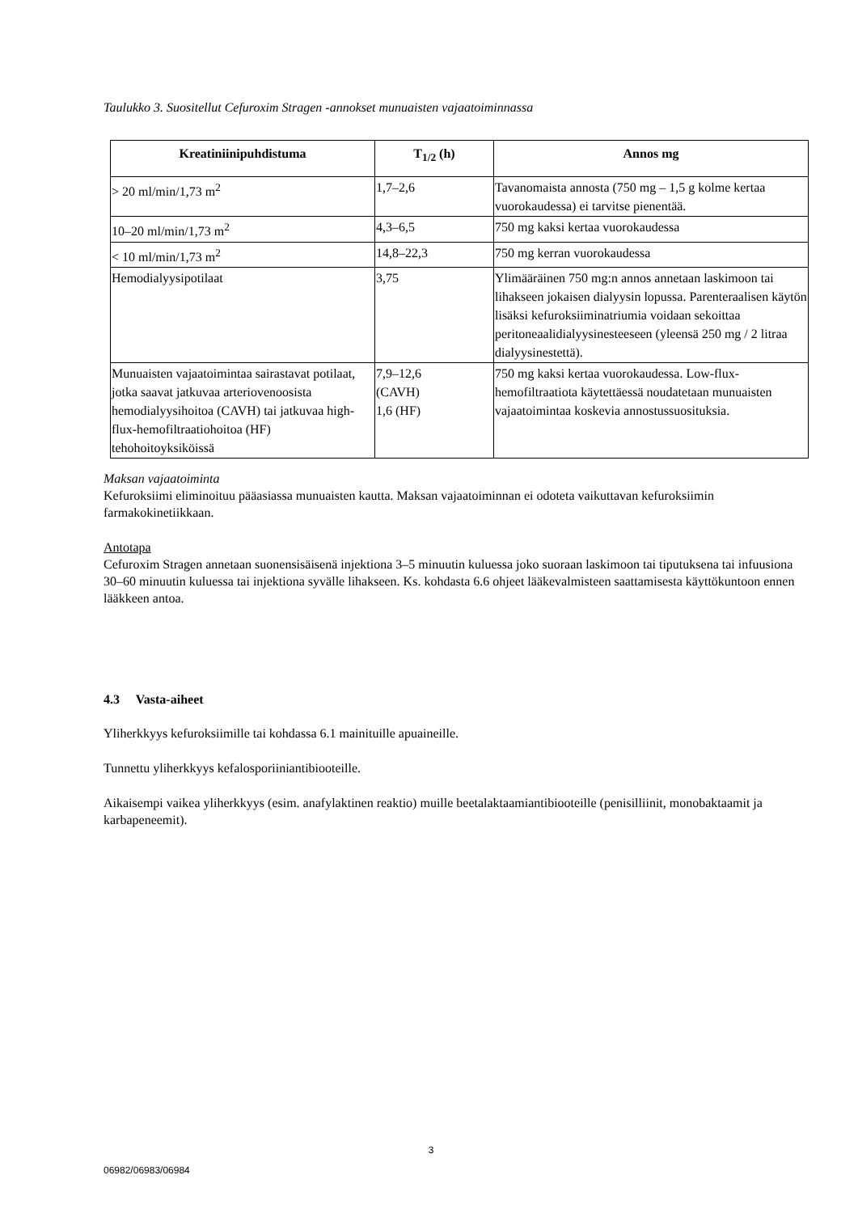Taulukko 3. Suositellut Cefuroxim Stragen -annokset munuaisten vajaatoiminnassa
| Kreatiniinipuhdistuma | T<sub>1/2</sub> (h) | Annos mg |
| --- | --- | --- |
| > 20 ml/min/1,73 m<sup>2</sup> | 1,7–2,6 | Tavanomaista annosta (750 mg – 1,5 g kolme kertaa vuorokaudessa) ei tarvitse pienentää. |
| 10–20 ml/min/1,73 m<sup>2</sup> | 4,3–6,5 | 750 mg kaksi kertaa vuorokaudessa |
| < 10 ml/min/1,73 m<sup>2</sup> | 14,8–22,3 | 750 mg kerran vuorokaudessa |
| Hemodialyysipotilaat | 3,75 | Ylimääräinen 750 mg:n annos annetaan laskimoon tai lihakseen jokaisen dialyysin lopussa. Parenteraalisen käytön lisäksi kefuroksiiminatriumia voidaan sekoittaa peritoneaalidialyysinesteeseen (yleensä 250 mg / 2 litraa dialyysinestettä). |
| Munuaisten vajaatoimintaa sairastavat potilaat, jotka saavat jatkuvaa arteriovenoosista hemodialyysihoitoa (CAVH) tai jatkuvaa high-flux-hemofiltraatiohoitoa (HF) tehohoitoyksiköissä | 7,9–12,6 (CAVH) 1,6 (HF) | 750 mg kaksi kertaa vuorokaudessa. Low-flux-hemofiltraatiota käytettäessä noudatetaan munuaisten vajaatoimintaa koskevia annostussuosituksia. |
Maksan vajaatoiminta
Kefuroksiimi eliminoituu pääasiassa munuaisten kautta. Maksan vajaatoiminnan ei odoteta vaikuttavan kefuroksiimin farmakokinetiikkaan.
Antotapa
Cefuroxim Stragen annetaan suonensisäisenä injektiona 3–5 minuutin kuluessa joko suoraan laskimoon tai tiputuksena tai infuusiona 30–60 minuutin kuluessa tai injektiona syvälle lihakseen. Ks. kohdasta 6.6 ohjeet lääkevalmisteen saattamisesta käyttökuntoon ennen lääkkeen antoa.
4.3 Vasta-aiheet
Yliherkkyys kefuroksiimille tai kohdassa 6.1 mainituille apuaineille.
Tunnettu yliherkkyys kefalosporiiniantibiooteille.
Aikaisempi vaikea yliherkkyys (esim. anafylaktinen reaktio) muille beetalaktaamiantibiooteille (penisilliinit, monobaktaamit ja karbapeneemit).
3
06982/06983/06984